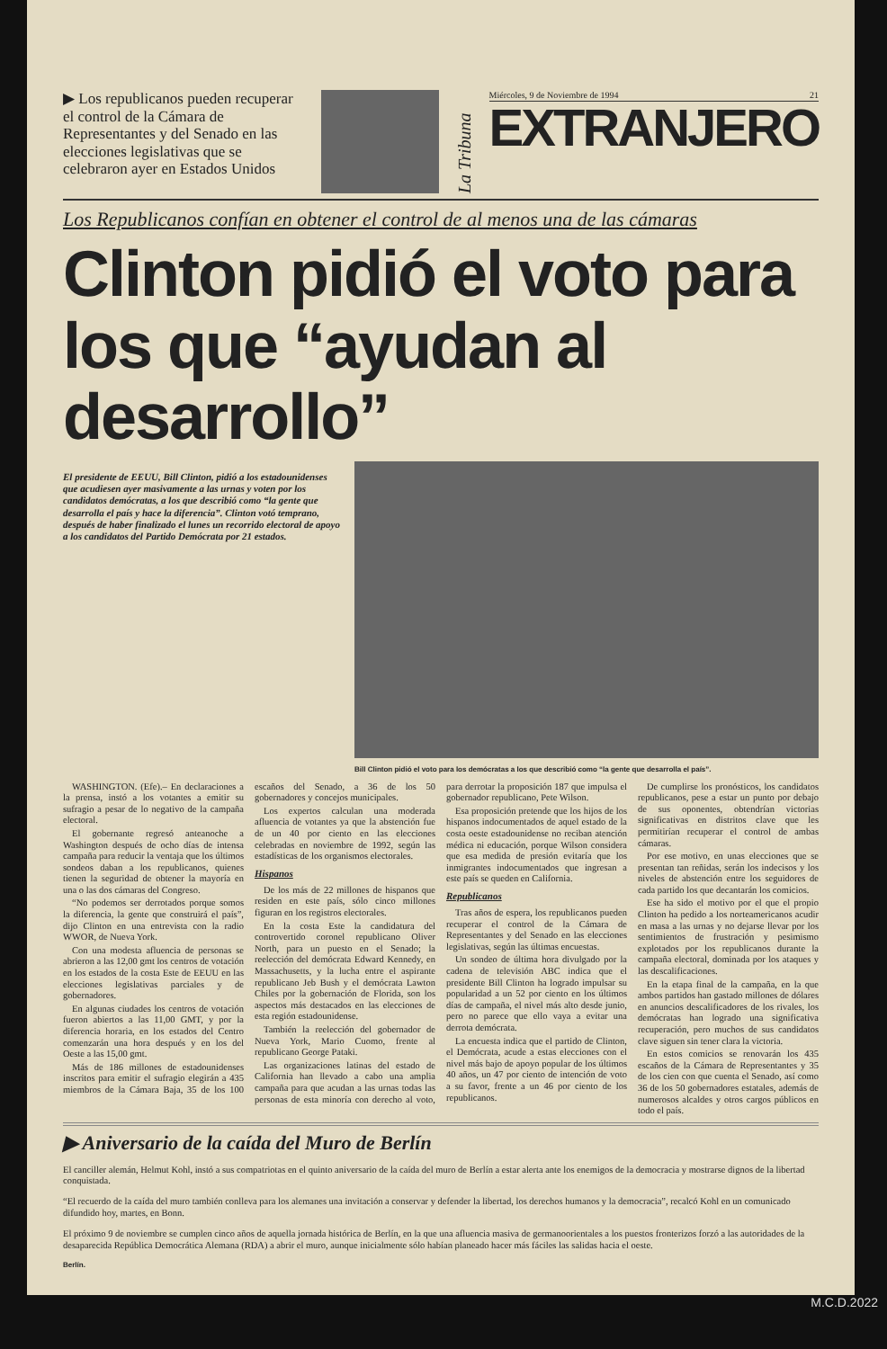▶ Los republicanos pueden recuperar el control de la Cámara de Representantes y del Senado en las elecciones legislativas que se celebraron ayer en Estados Unidos
La Tribuna
Miércoles, 9 de Noviembre de 1994 21
EXTRANJERO
Los Republicanos confían en obtener el control de al menos una de las cámaras
Clinton pidió el voto para los que “ayudan al desarrollo”
El presidente de EEUU, Bill Clinton, pidió a los estadounidenses que acudiesen ayer masivamente a las urnas y voten por los candidatos demócratas, a los que describió como “la gente que desarrolla el país y hace la diferencia”. Clinton votó temprano, después de haber finalizado el lunes un recorrido electoral de apoyo a los candidatos del Partido Demócrata por 21 estados.
Bill Clinton pidió el voto para los demócratas a los que describió como “la gente que desarrolla el país”.
WASHINGTON. (Efe).– En declaraciones a la prensa, instó a los votantes a emitir su sufragio a pesar de lo negativo de la campaña electoral.
El gobernante regresó anteanoche a Washington después de ocho días de intensa campaña para reducir la ventaja que los últimos sondeos daban a los republicanos, quienes tienen la seguridad de obtener la mayoría en una o las dos cámaras del Congreso.
“No podemos ser derrotados porque somos la diferencia, la gente que construirá el país”, dijo Clinton en una entrevista con la radio WWOR, de Nueva York.
Con una modesta afluencia de personas se abrieron a las 12,00 gmt los centros de votación en los estados de la costa Este de EEUU en las elecciones legislativas parciales y de gobernadores.
En algunas ciudades los centros de votación fueron abiertos a las 11,00 GMT, y por la diferencia horaria, en los estados del Centro comenzarán una hora después y en los del Oeste a las 15,00 gmt.
Más de 186 millones de estadounidenses inscritos para emitir el sufragio elegirán a 435 miembros de la Cámara Baja, 35 de los 100 escaños del Senado, a 36 de los 50 gobernadores y concejos municipales.
Los expertos calculan una moderada afluencia de votantes ya que la abstención fue de un 40 por ciento en las elecciones celebradas en noviembre de 1992, según las estadísticas de los organismos electorales.
Hispanos
De los más de 22 millones de hispanos que residen en este país, sólo cinco millones figuran en los registros electorales.
En la costa Este la candidatura del controvertido coronel republicano Oliver North, para un puesto en el Senado; la reelección del demócrata Edward Kennedy, en Massachusetts, y la lucha entre el aspirante republicano Jeb Bush y el demócrata Lawton Chiles por la gobernación de Florida, son los aspectos más destacados en las elecciones de esta región estadounidense.
También la reelección del gobernador de Nueva York, Mario Cuomo, frente al republicano George Pataki.
Las organizaciones latinas del estado de California han llevado a cabo una amplia campaña para que acudan a las urnas todas las personas de esta minoría con derecho al voto, para derrotar la proposición 187 que impulsa el gobernador republicano, Pete Wilson.
Esa proposición pretende que los hijos de los hispanos indocumentados de aquel estado de la costa oeste estadounidense no reciban atención médica ni educación, porque Wilson considera que esa medida de presión evitaría que los inmigrantes indocumentados que ingresan a este país se queden en California.
Republicanos
Tras años de espera, los republicanos pueden recuperar el control de la Cámara de Representantes y del Senado en las elecciones legislativas, según las últimas encuestas.
Un sondeo de última hora divulgado por la cadena de televisión ABC indica que el presidente Bill Clinton ha logrado impulsar su popularidad a un 52 por ciento en los últimos días de campaña, el nivel más alto desde junio, pero no parece que ello vaya a evitar una derrota demócrata.
La encuesta indica que el partido de Clinton, el Demócrata, acude a estas elecciones con el nivel más bajo de apoyo popular de los últimos 40 años, un 47 por ciento de intención de voto a su favor, frente a un 46 por ciento de los republicanos.
De cumplirse los pronósticos, los candidatos republicanos, pese a estar un punto por debajo de sus oponentes, obtendrían victorias significativas en distritos clave que les permitirían recuperar el control de ambas cámaras.
Por ese motivo, en unas elecciones que se presentan tan reñidas, serán los indecisos y los niveles de abstención entre los seguidores de cada partido los que decantarán los comicios.
Ese ha sido el motivo por el que el propio Clinton ha pedido a los norteamericanos acudir en masa a las urnas y no dejarse llevar por los sentimientos de frustración y pesimismo explotados por los republicanos durante la campaña electoral, dominada por los ataques y las descalificaciones.
En la etapa final de la campaña, en la que ambos partidos han gastado millones de dólares en anuncios descalificadores de los rivales, los demócratas han logrado una significativa recuperación, pero muchos de sus candidatos clave siguen sin tener clara la victoria.
En estos comicios se renovarán los 435 escaños de la Cámara de Representantes y 35 de los cien con que cuenta el Senado, así como 36 de los 50 gobernadores estatales, además de numerosos alcaldes y otros cargos públicos en todo el país.
▶ Aniversario de la caída del Muro de Berlín
El canciller alemán, Helmut Kohl, instó a sus compatriotas en el quinto aniversario de la caída del muro de Berlín a estar alerta ante los enemigos de la democracia y mostrarse dignos de la libertad conquistada.
“El recuerdo de la caída del muro también conlleva para los alemanes una invitación a conservar y defender la libertad, los derechos humanos y la democracia”, recalcó Kohl en un comunicado difundido hoy, martes, en Bonn.
El próximo 9 de noviembre se cumplen cinco años de aquella jornada histórica de Berlín, en la que una afluencia masiva de germanoorientales a los puestos fronterizos forzó a las autoridades de la desaparecida República Democrática Alemana (RDA) a abrir el muro, aunque inicialmente sólo habían planeado hacer más fáciles las salidas hacia el oeste.
Berlín.
M.C.D.2022